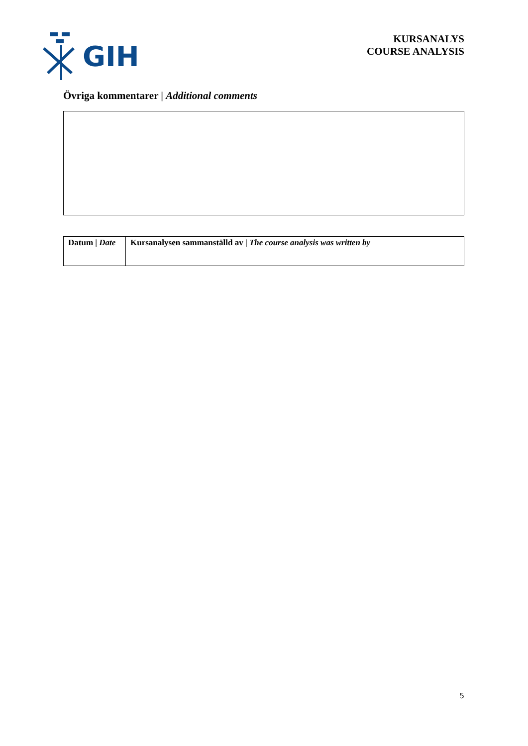GIH
KURSANALYS
COURSE ANALYSIS
Övriga kommentarer | Additional comments
| Datum / Date | Kursanalysen sammanställd av / The course analysis was written by |
5